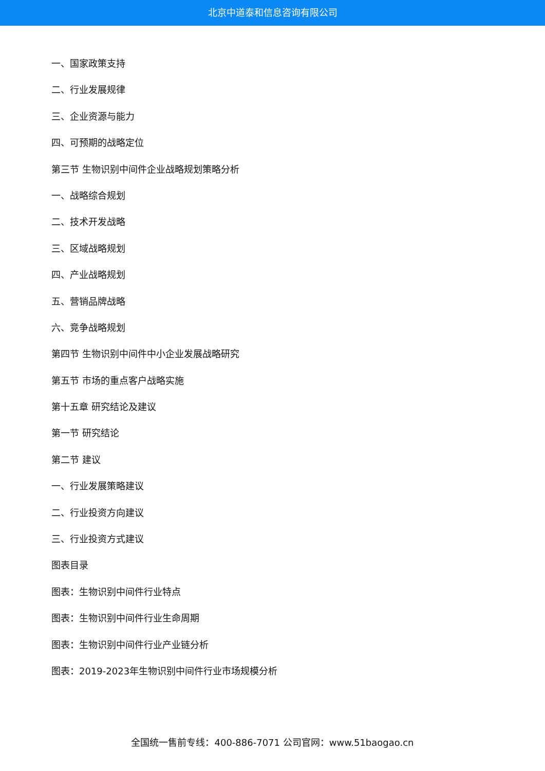北京中道泰和信息咨询有限公司
一、国家政策支持
二、行业发展规律
三、企业资源与能力
四、可预期的战略定位
第三节 生物识别中间件企业战略规划策略分析
一、战略综合规划
二、技术开发战略
三、区域战略规划
四、产业战略规划
五、营销品牌战略
六、竞争战略规划
第四节 生物识别中间件中小企业发展战略研究
第五节 市场的重点客户战略实施
第十五章 研究结论及建议
第一节 研究结论
第二节 建议
一、行业发展策略建议
二、行业投资方向建议
三、行业投资方式建议
图表目录
图表：生物识别中间件行业特点
图表：生物识别中间件行业生命周期
图表：生物识别中间件行业产业链分析
图表：2019-2023年生物识别中间件行业市场规模分析
全国统一售前专线：400-886-7071 公司官网：www.51baogao.cn